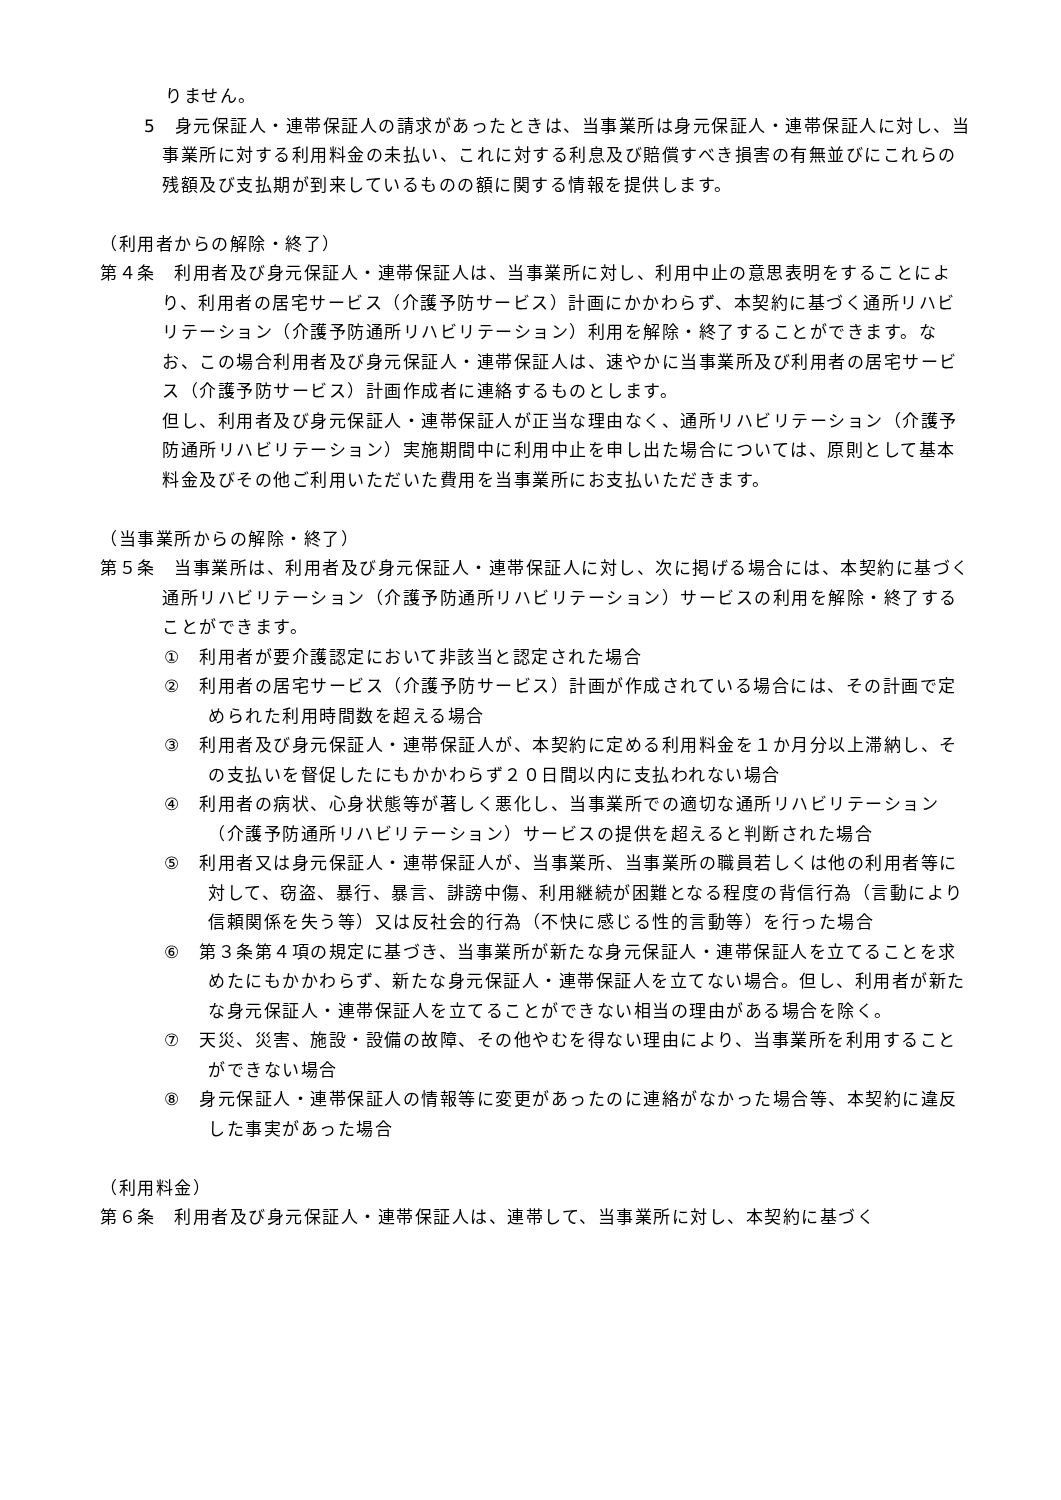りません。
5　身元保証人・連帯保証人の請求があったときは、当事業所は身元保証人・連帯保証人に対し、当事業所に対する利用料金の未払い、これに対する利息及び賠償すべき損害の有無並びにこれらの残額及び支払期が到来しているものの額に関する情報を提供します。
（利用者からの解除・終了）
第４条　利用者及び身元保証人・連帯保証人は、当事業所に対し、利用中止の意思表明をすることにより、利用者の居宅サービス（介護予防サービス）計画にかかわらず、本契約に基づく通所リハビリテーション（介護予防通所リハビリテーション）利用を解除・終了することができます。なお、この場合利用者及び身元保証人・連帯保証人は、速やかに当事業所及び利用者の居宅サービス（介護予防サービス）計画作成者に連絡するものとします。
但し、利用者及び身元保証人・連帯保証人が正当な理由なく、通所リハビリテーション（介護予防通所リハビリテーション）実施期間中に利用中止を申し出た場合については、原則として基本料金及びその他ご利用いただいた費用を当事業所にお支払いただきます。
（当事業所からの解除・終了）
第５条　当事業所は、利用者及び身元保証人・連帯保証人に対し、次に掲げる場合には、本契約に基づく通所リハビリテーション（介護予防通所リハビリテーション）サービスの利用を解除・終了することができます。
①　利用者が要介護認定において非該当と認定された場合
②　利用者の居宅サービス（介護予防サービス）計画が作成されている場合には、その計画で定められた利用時間数を超える場合
③　利用者及び身元保証人・連帯保証人が、本契約に定める利用料金を１か月分以上滞納し、その支払いを督促したにもかかわらず２０日間以内に支払われない場合
④　利用者の病状、心身状態等が著しく悪化し、当事業所での適切な通所リハビリテーション（介護予防通所リハビリテーション）サービスの提供を超えると判断された場合
⑤　利用者又は身元保証人・連帯保証人が、当事業所、当事業所の職員若しくは他の利用者等に対して、窃盗、暴行、暴言、誹謗中傷、利用継続が困難となる程度の背信行為（言動により信頼関係を失う等）又は反社会的行為（不快に感じる性的言動等）を行った場合
⑥　第３条第４項の規定に基づき、当事業所が新たな身元保証人・連帯保証人を立てることを求めたにもかかわらず、新たな身元保証人・連帯保証人を立てない場合。但し、利用者が新たな身元保証人・連帯保証人を立てることができない相当の理由がある場合を除く。
⑦　天災、災害、施設・設備の故障、その他やむを得ない理由により、当事業所を利用することができない場合
⑧　身元保証人・連帯保証人の情報等に変更があったのに連絡がなかった場合等、本契約に違反した事実があった場合
（利用料金）
第６条　利用者及び身元保証人・連帯保証人は、連帯して、当事業所に対し、本契約に基づく